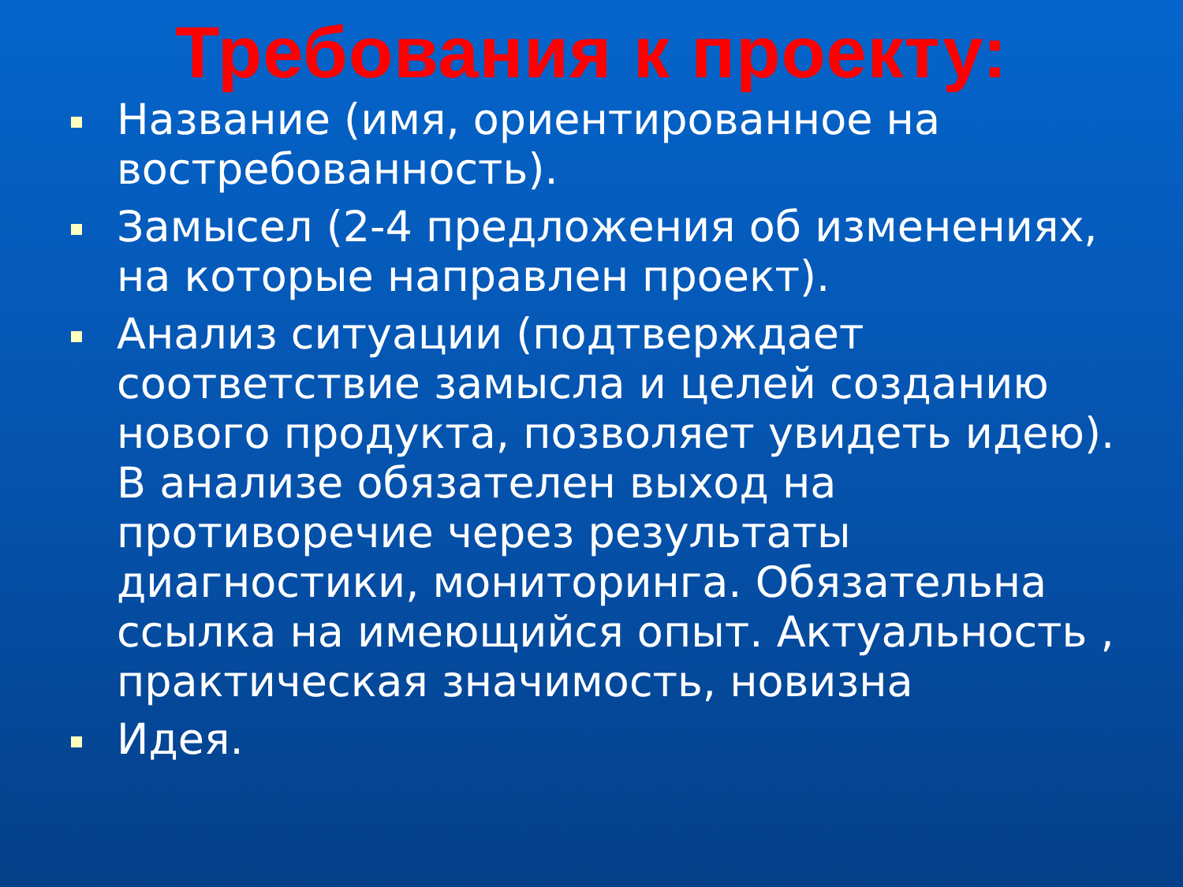Требования к проекту:
Название (имя, ориентированное на востребованность).
Замысел (2-4 предложения об изменениях, на которые направлен проект).
Анализ ситуации (подтверждает соответствие замысла и целей созданию нового продукта, позволяет увидеть идею). В анализе обязателен выход на противоречие через результаты диагностики, мониторинга. Обязательна ссылка на имеющийся опыт. Актуальность , практическая значимость, новизна
Идея.